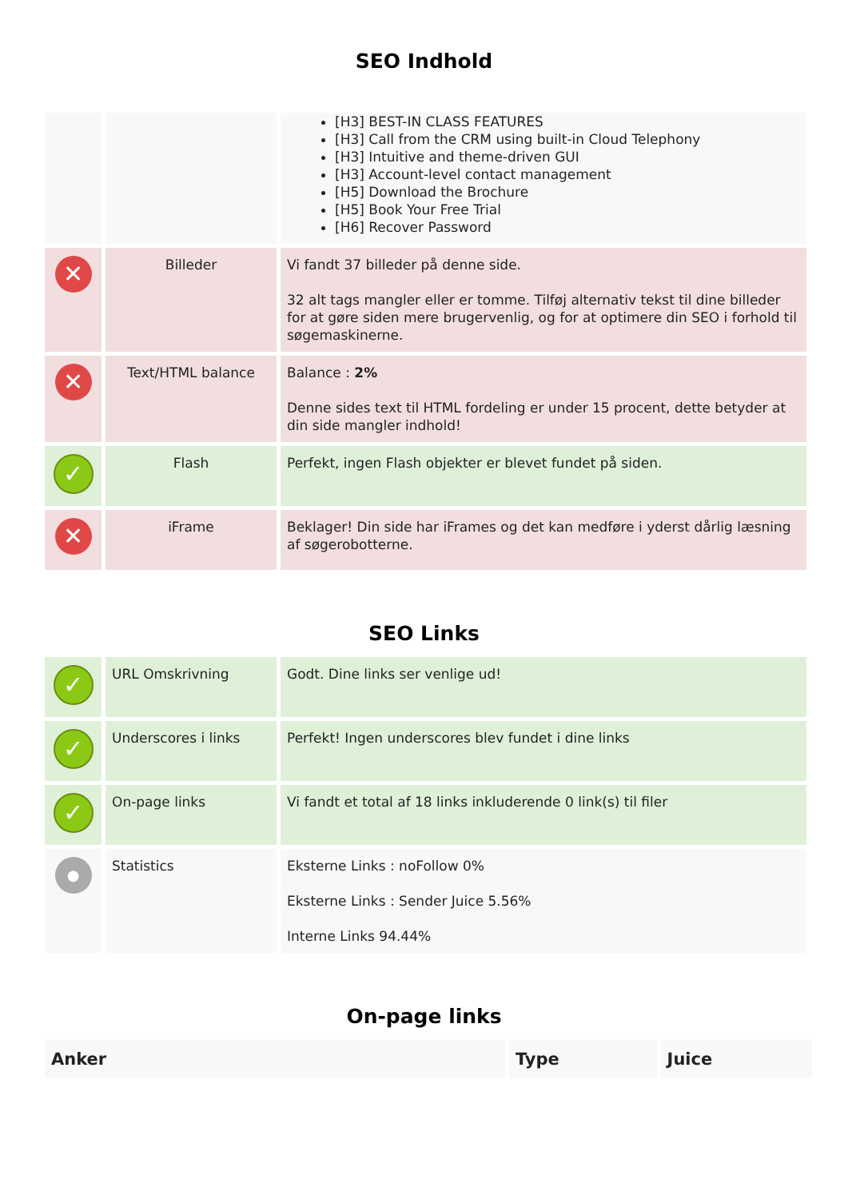SEO Indhold
| | | [H3] BEST-IN CLASS FEATURES [H3] Call from the CRM using built-in Cloud Telephony [H3] Intuitive and theme-driven GUI [H3] Account-level contact management [H5] Download the Brochure [H5] Book Your Free Trial [H6] Recover Password |
| ✕ | Billeder | Vi fandt 37 billeder på denne side. 32 alt tags mangler eller er tomme. Tilføj alternativ tekst til dine billeder for at gøre siden mere brugervenlig, og for at optimere din SEO i forhold til søgemaskinerne. |
| ✕ | Text/HTML balance | Balance : 2% Denne sides text til HTML fordeling er under 15 procent, dette betyder at din side mangler indhold! |
| ✓ | Flash | Perfekt, ingen Flash objekter er blevet fundet på siden. |
| ✕ | iFrame | Beklager! Din side har iFrames og det kan medføre i yderst dårlig læsning af søgerobotterne. |
SEO Links
| ✓ | URL Omskrivning | Godt. Dine links ser venlige ud! |
| ✓ | Underscores i links | Perfekt! Ingen underscores blev fundet i dine links |
| ✓ | On-page links | Vi fandt et total af 18 links inkluderende 0 link(s) til filer |
| ● | Statistics | Eksterne Links : noFollow 0% Eksterne Links : Sender Juice 5.56% Interne Links 94.44% |
On-page links
| Anker | Type | Juice |
| --- | --- | --- |